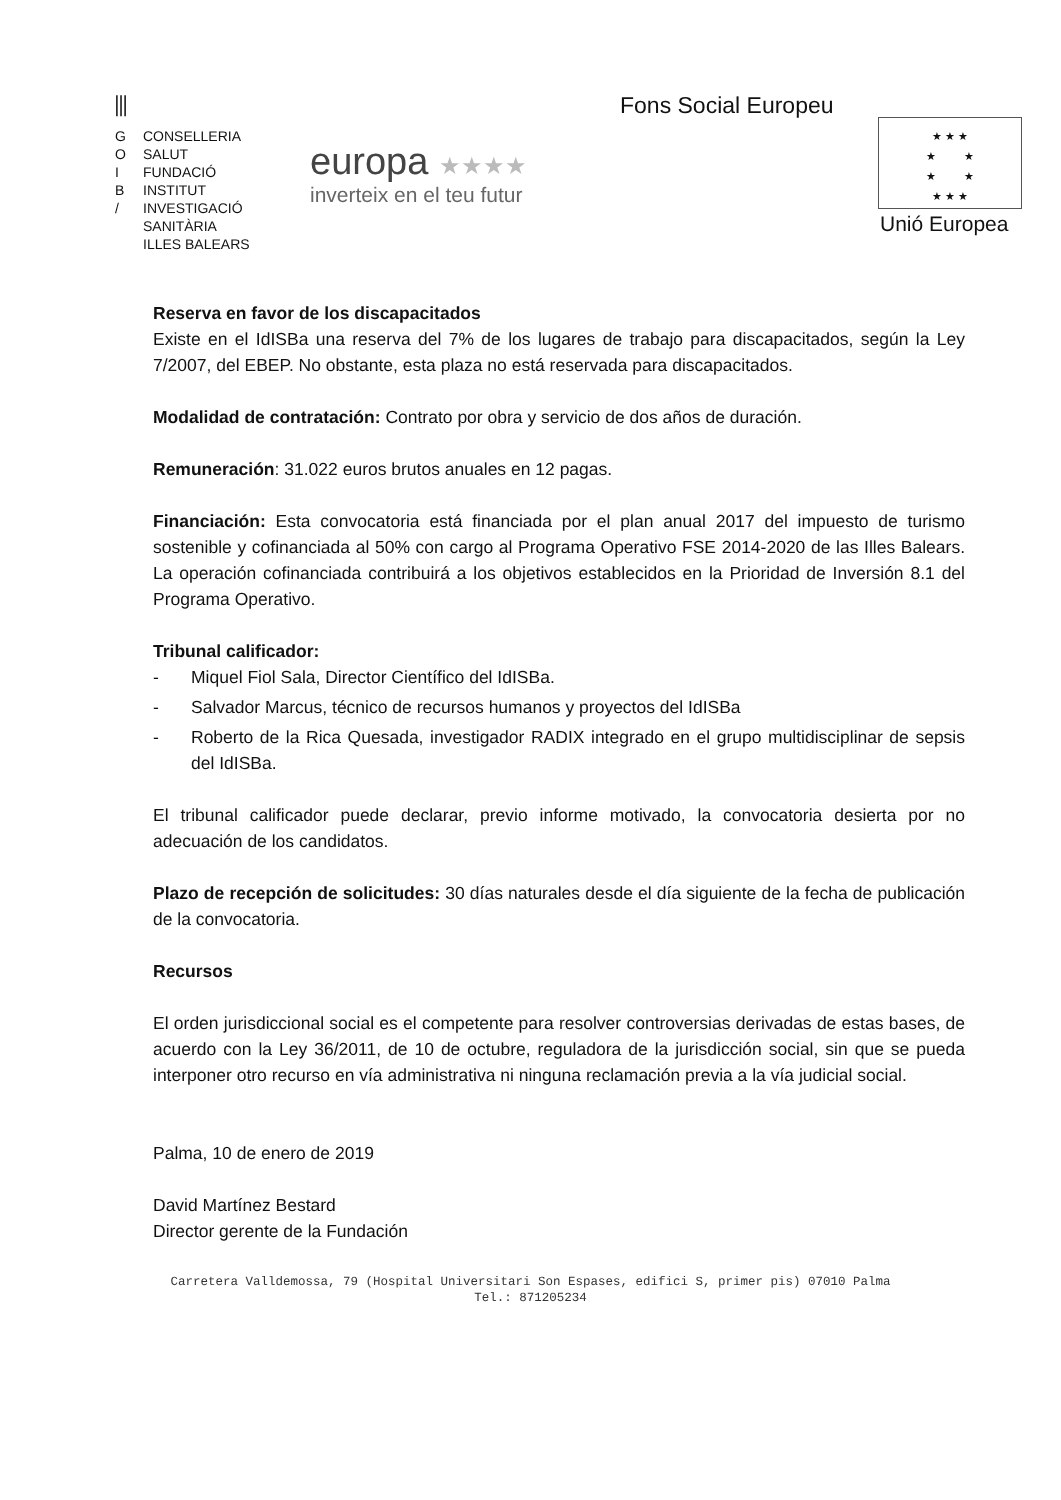⫼
G CONSELLERIA
O SALUT
I FUNDACIÓ
B INSTITUT
/ INVESTIGACIÓ
SANITÀRIA
ILLES BALEARS
europa ★★★★
inverteix en el teu futur
Fons Social Europeu
★ ★ ★
★ ★
★ ★
★ ★ ★
Unió Europea
Reserva en favor de los discapacitados
Existe en el IdISBa una reserva del 7% de los lugares de trabajo para discapacitados, según la Ley 7/2007, del EBEP. No obstante, esta plaza no está reservada para discapacitados.
Modalidad de contratación: Contrato por obra y servicio de dos años de duración.
Remuneración: 31.022 euros brutos anuales en 12 pagas.
Financiación: Esta convocatoria está financiada por el plan anual 2017 del impuesto de turismo sostenible y cofinanciada al 50% con cargo al Programa Operativo FSE 2014-2020 de las Illes Balears. La operación cofinanciada contribuirá a los objetivos establecidos en la Prioridad de Inversión 8.1 del Programa Operativo.
Tribunal calificador:
- Miquel Fiol Sala, Director Científico del IdISBa.
- Salvador Marcus, técnico de recursos humanos y proyectos del IdISBa
- Roberto de la Rica Quesada, investigador RADIX integrado en el grupo multidisciplinar de sepsis del IdISBa.
El tribunal calificador puede declarar, previo informe motivado, la convocatoria desierta por no adecuación de los candidatos.
Plazo de recepción de solicitudes: 30 días naturales desde el día siguiente de la fecha de publicación de la convocatoria.
Recursos
El orden jurisdiccional social es el competente para resolver controversias derivadas de estas bases, de acuerdo con la Ley 36/2011, de 10 de octubre, reguladora de la jurisdicción social, sin que se pueda interponer otro recurso en vía administrativa ni ninguna reclamación previa a la vía judicial social.
Palma, 10 de enero de 2019
David Martínez Bestard
Director gerente de la Fundación
Carretera Valldemossa, 79 (Hospital Universitari Son Espases, edifici S, primer pis) 07010 Palma
Tel.: 871205234